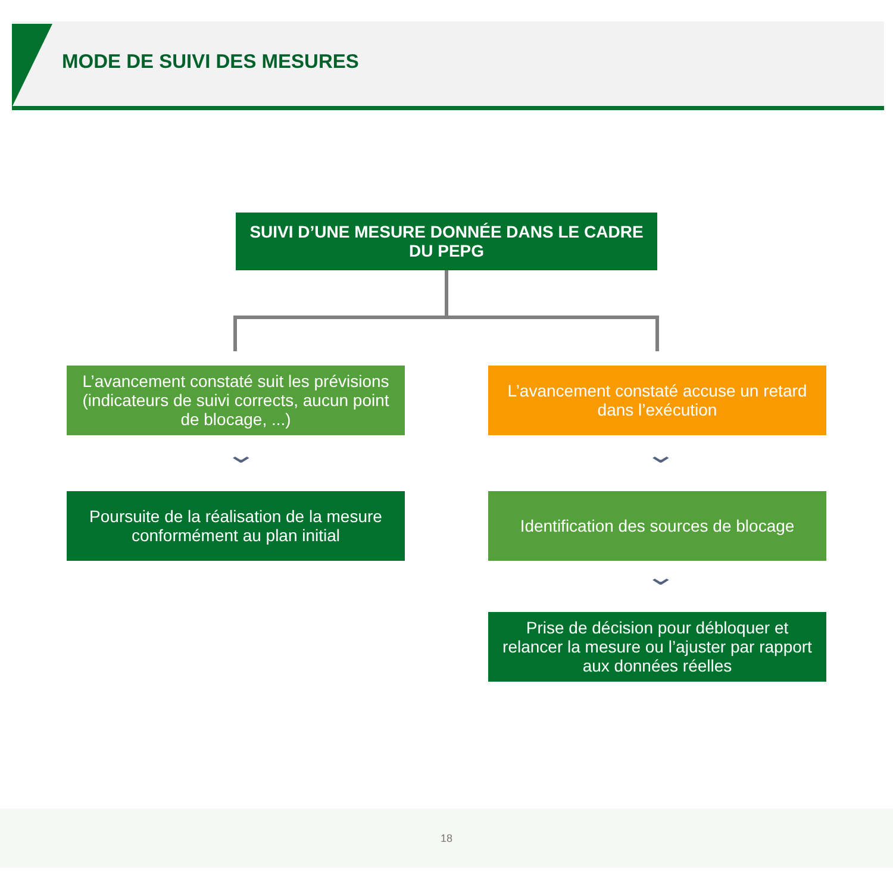MODE DE SUIVI DES MESURES
SUIVI D’UNE MESURE DONNÉE DANS LE CADRE DU PEPG
L’avancement constaté suit les prévisions (indicateurs de suivi corrects, aucun point de blocage, ...)
L’avancement constaté accuse un retard dans l’exécution
⌄ ⌄
Poursuite de la réalisation de la mesure conformément au plan initial
Identification des sources de blocage
⌄
Prise de décision pour débloquer et relancer la mesure ou l’ajuster par rapport aux données réelles
18